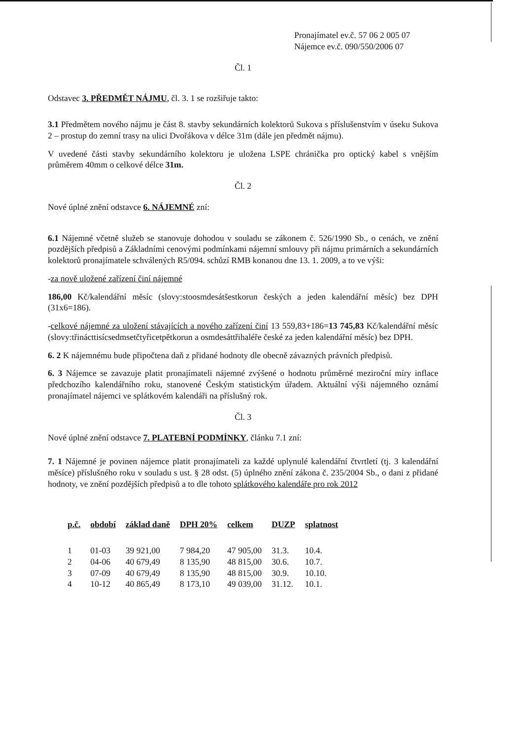Pronajímatel ev.č. 57 06 2 005 07
Nájemce ev.č. 090/550/2006 07
Čl. 1
Odstavec 3. PŘEDMĚT NÁJMU, čl. 3. 1 se rozšiřuje takto:
3.1 Předmětem nového nájmu je část 8. stavby sekundárních kolektorů Sukova s příslušenstvím v úseku Sukova 2 – prostup do zemní trasy na ulici Dvořákova v délce 31m (dále jen předmět nájmu).
V uvedené části stavby sekundárního kolektoru je uložena LSPE chránička pro optický kabel s vnějším průměrem 40mm o celkové délce 31m.
Čl. 2
Nové úplné znění odstavce 6. NÁJEMNÉ zní:
6.1 Nájemné včetně služeb se stanovuje dohodou v souladu se zákonem č. 526/1990 Sb., o cenách, ve znění pozdějších předpisů a Základními cenovými podmínkami nájemní smlouvy při nájmu primárních a sekundárních kolektorů pronajímatele schválených R5/094. schůzí RMB konanou dne 13. 1. 2009, a to ve výši:
-za nově uložené zařízení činí nájemné
186,00 Kč/kalendářní měsíc (slovy:stoosmdesátšestkorun českých a jeden kalendářní měsíc) bez DPH (31x6=186).
-celkové nájemné za uložení stávajících a nového zařízení činí 13 559,83+186=13 745,83 Kč/kalendářní měsíc (slovy:třinácttisícsedmsetčtyřicetpětkorun a osmdesáttřihaléře české za jeden kalendářní měsíc) bez DPH.
6. 2 K nájemnému bude připočtena daň z přidané hodnoty dle obecně závazných právních předpisů.
6. 3 Nájemce se zavazuje platit pronajímateli nájemné zvýšené o hodnotu průměrné meziroční míry inflace předchozího kalendářního roku, stanovené Českým statistickým úřadem. Aktuální výši nájemného oznámí pronajímatel nájemci ve splátkovém kalendáři na příslušný rok.
Čl. 3
Nové úplné znění odstavce 7. PLATEBNÍ PODMÍNKY, článku 7.1 zní:
7. 1 Nájemné je povinen nájemce platit pronajímateli za každé uplynulé kalendářní čtvrtletí (tj. 3 kalendářní měsíce) příslušného roku v souladu s ust. § 28 odst. (5) úplného znění zákona č. 235/2004 Sb., o dani z přidané hodnoty, ve znění pozdějších předpisů a to dle tohoto splátkového kalendáře pro rok 2012
| p.č. | období | základ daně | DPH 20% | celkem | DUZP | splatnost |
| --- | --- | --- | --- | --- | --- | --- |
| 1 | 01-03 | 39 921,00 | 7 984,20 | 47 905,00 | 31.3. | 10.4. |
| 2 | 04-06 | 40 679,49 | 8 135,90 | 48 815,00 | 30.6. | 10.7. |
| 3 | 07-09 | 40 679,49 | 8 135,90 | 48 815,00 | 30.9. | 10.10. |
| 4 | 10-12 | 40 865,49 | 8 173,10 | 49 039,00 | 31.12. | 10.1. |